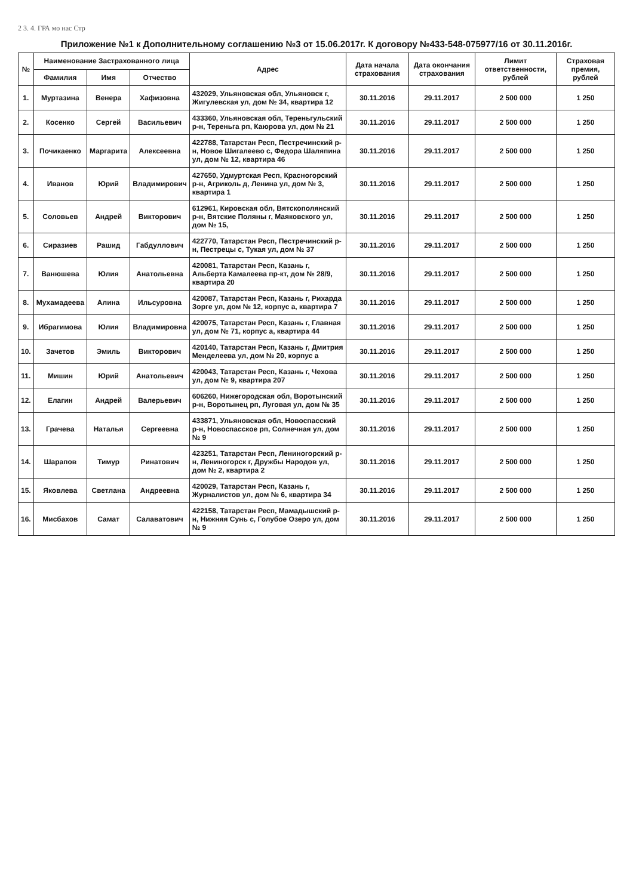2 3. 4. ГРА мо нас Стр
Приложение №1 к Дополнительному соглашению №3 от 15.06.2017г. К договору №433-548-075977/16 от 30.11.2016г.
| № | Наименование Застрахованного лица | | | Адрес | Дата начала страхования | Дата окончания страхования | Лимит ответственности, рублей | Страховая премия, рублей |
| --- | --- | --- | --- | --- | --- | --- | --- | --- |
| | Фамилия | Имя | Отчество | | | | | |
| 1. | Муртазина | Венера | Хафизовна | 432029, Ульяновская обл, Ульяновск г, Жигулевская ул, дом № 34, квартира 12 | 30.11.2016 | 29.11.2017 | 2 500 000 | 1 250 |
| 2. | Косенко | Сергей | Васильевич | 433360, Ульяновская обл, Тереньгульский р-н, Тереньга рп, Каюрова ул, дом № 21 | 30.11.2016 | 29.11.2017 | 2 500 000 | 1 250 |
| 3. | Почикаенко | Маргарита | Алексеевна | 422788, Татарстан Респ, Пестречинский р-н, Новое Шигалеево с, Федора Шаляпина ул, дом № 12, квартира 46 | 30.11.2016 | 29.11.2017 | 2 500 000 | 1 250 |
| 4. | Иванов | Юрий | Владимирович | 427650, Удмуртская Респ, Красногорский р-н, Агриколь д, Ленина ул, дом № 3, квартира 1 | 30.11.2016 | 29.11.2017 | 2 500 000 | 1 250 |
| 5. | Соловьев | Андрей | Викторович | 612961, Кировская обл, Вятскополянский р-н, Вятские Поляны г, Маяковского ул, дом № 15, | 30.11.2016 | 29.11.2017 | 2 500 000 | 1 250 |
| 6. | Сиразиев | Рашид | Габдуллович | 422770, Татарстан Респ, Пестречинский р-н, Пестрецы с, Тукая ул, дом № 37 | 30.11.2016 | 29.11.2017 | 2 500 000 | 1 250 |
| 7. | Ванюшева | Юлия | Анатольевна | 420081, Татарстан Респ, Казань г, Альберта Камалеева пр-кт, дом № 28/9, квартира 20 | 30.11.2016 | 29.11.2017 | 2 500 000 | 1 250 |
| 8. | Мухамадеева | Алина | Ильсуровна | 420087, Татарстан Респ, Казань г, Рихарда Зорге ул, дом № 12, корпус а, квартира 7 | 30.11.2016 | 29.11.2017 | 2 500 000 | 1 250 |
| 9. | Ибрагимова | Юлия | Владимировна | 420075, Татарстан Респ, Казань г, Главная ул, дом № 71, корпус а, квартира 44 | 30.11.2016 | 29.11.2017 | 2 500 000 | 1 250 |
| 10. | Зачетов | Эмиль | Викторович | 420140, Татарстан Респ, Казань г, Дмитрия Менделеева ул, дом № 20, корпус а | 30.11.2016 | 29.11.2017 | 2 500 000 | 1 250 |
| 11. | Мишин | Юрий | Анатольевич | 420043, Татарстан Респ, Казань г, Чехова ул, дом № 9, квартира 207 | 30.11.2016 | 29.11.2017 | 2 500 000 | 1 250 |
| 12. | Елагин | Андрей | Валерьевич | 606260, Нижегородская обл, Воротынский р-н, Воротынец рп, Луговая ул, дом № 35 | 30.11.2016 | 29.11.2017 | 2 500 000 | 1 250 |
| 13. | Грачева | Наталья | Сергеевна | 433871, Ульяновская обл, Новоспасский р-н, Новоспасское рп, Солнечная ул, дом № 9 | 30.11.2016 | 29.11.2017 | 2 500 000 | 1 250 |
| 14. | Шарапов | Тимур | Ринатович | 423251, Татарстан Респ, Лениногорский р-н, Лениногорск г, Дружбы Народов ул, дом № 2, квартира 2 | 30.11.2016 | 29.11.2017 | 2 500 000 | 1 250 |
| 15. | Яковлева | Светлана | Андреевна | 420029, Татарстан Респ, Казань г, Журналистов ул, дом № 6, квартира 34 | 30.11.2016 | 29.11.2017 | 2 500 000 | 1 250 |
| 16. | Мисбахов | Самат | Салаватович | 422158, Татарстан Респ, Мамадышский р-н, Нижняя Сунь с, Голубое Озеро ул, дом № 9 | 30.11.2016 | 29.11.2017 | 2 500 000 | 1 250 |